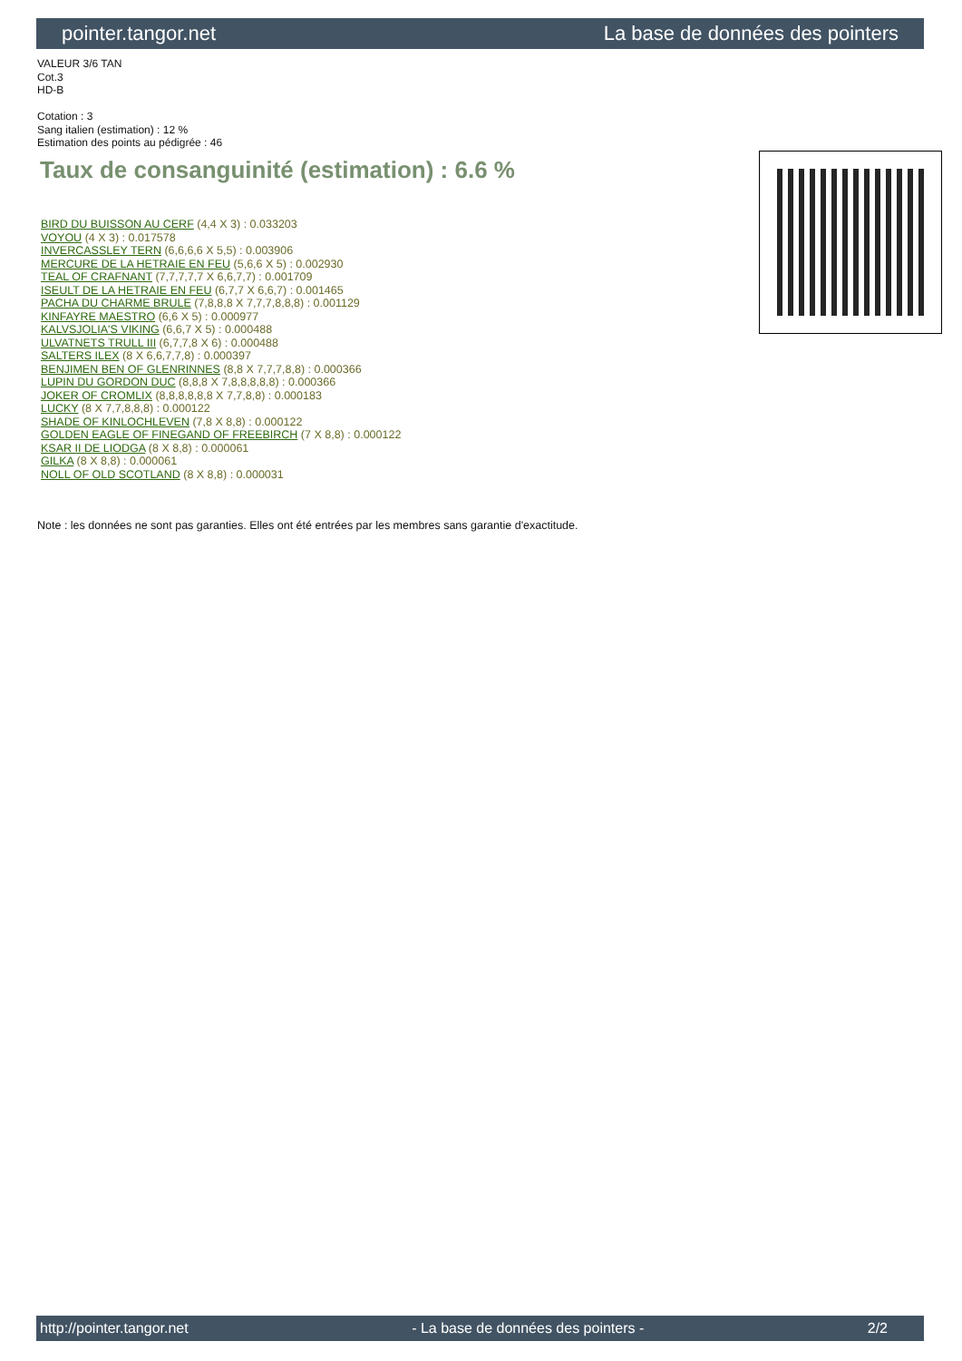pointer.tangor.net La base de données des pointers
VALEUR 3/6 TAN
Cot.3
HD-B
Cotation : 3
Sang italien (estimation) : 12 %
Estimation des points au pédigrée : 46
Taux de consanguinité (estimation) : 6.6 %
BIRD DU BUISSON AU CERF (4,4 X 3) : 0.033203
VOYOU (4 X 3) : 0.017578
INVERCASSLEY TERN (6,6,6,6 X 5,5) : 0.003906
MERCURE DE LA HETRAIE EN FEU (5,6,6 X 5) : 0.002930
TEAL OF CRAFNANT (7,7,7,7,7 X 6,6,7,7) : 0.001709
ISEULT DE LA HETRAIE EN FEU (6,7,7 X 6,6,7) : 0.001465
PACHA DU CHARME BRULE (7,8,8,8 X 7,7,7,8,8,8) : 0.001129
KINFAYRE MAESTRO (6,6 X 5) : 0.000977
KALVSJOLIA'S VIKING (6,6,7 X 5) : 0.000488
ULVATNETS TRULL III (6,7,7,8 X 6) : 0.000488
SALTERS ILEX (8 X 6,6,7,7,8) : 0.000397
BENJIMEN BEN OF GLENRINNES (8,8 X 7,7,7,8,8) : 0.000366
LUPIN DU GORDON DUC (8,8,8 X 7,8,8,8,8,8) : 0.000366
JOKER OF CROMLIX (8,8,8,8,8,8 X 7,7,8,8) : 0.000183
LUCKY (8 X 7,7,8,8,8) : 0.000122
SHADE OF KINLOCHLEVEN (7,8 X 8,8) : 0.000122
GOLDEN EAGLE OF FINEGAND OF FREEBIRCH (7 X 8,8) : 0.000122
KSAR II DE LIODGA (8 X 8,8) : 0.000061
GILKA (8 X 8,8) : 0.000061
NOLL OF OLD SCOTLAND (8 X 8,8) : 0.000031
Note : les données ne sont pas garanties. Elles ont été entrées par les membres sans garantie d'exactitude.
http://pointer.tangor.net - La base de données des pointers - 2/2